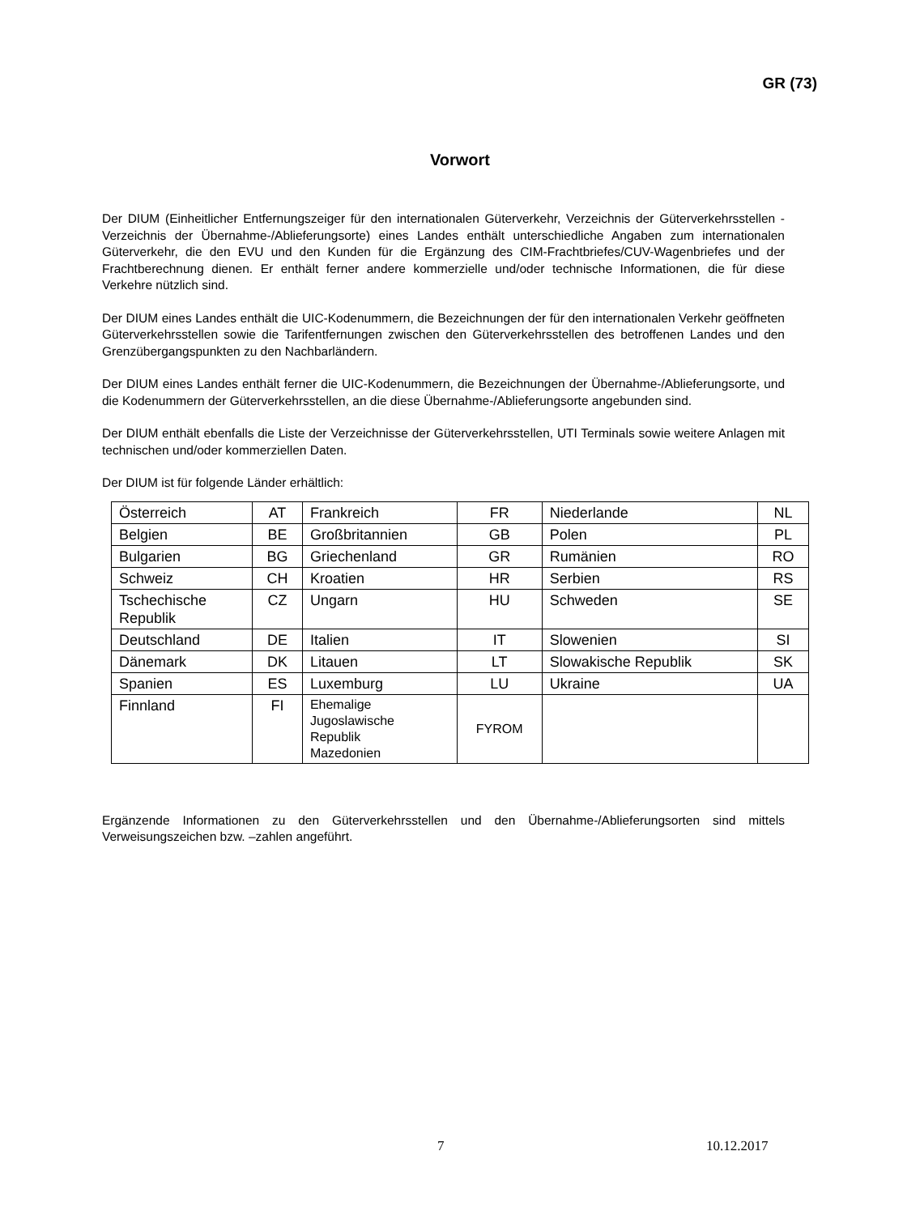GR (73)
Vorwort
Der DIUM (Einheitlicher Entfernungszeiger für den internationalen Güterverkehr, Verzeichnis der Güterverkehrsstellen - Verzeichnis der Übernahme-/Ablieferungsorte) eines Landes enthält unterschiedliche Angaben zum internationalen Güterverkehr, die den EVU und den Kunden für die Ergänzung des CIM-Frachtbriefes/CUV-Wagenbriefes und der Frachtberechnung dienen. Er enthält ferner andere kommerzielle und/oder technische Informationen, die für diese Verkehre nützlich sind.
Der DIUM eines Landes enthält die UIC-Kodenummern, die Bezeichnungen der für den internationalen Verkehr geöffneten Güterverkehrsstellen sowie die Tarifentfernungen zwischen den Güterverkehrsstellen des betroffenen Landes und den Grenzübergangspunkten zu den Nachbarländern.
Der DIUM eines Landes enthält ferner die UIC-Kodenummern, die Bezeichnungen der Übernahme-/Ablieferungsorte, und die Kodenummern der Güterverkehrsstellen, an die diese Übernahme-/Ablieferungsorte angebunden sind.
Der DIUM enthält ebenfalls die Liste der Verzeichnisse der Güterverkehrsstellen, UTI Terminals sowie weitere Anlagen mit technischen und/oder kommerziellen Daten.
Der DIUM ist für folgende Länder erhältlich:
| Österreich | AT | Frankreich | FR | Niederlande | NL |
| Belgien | BE | Großbritannien | GB | Polen | PL |
| Bulgarien | BG | Griechenland | GR | Rumänien | RO |
| Schweiz | CH | Kroatien | HR | Serbien | RS |
| Tschechische Republik | CZ | Ungarn | HU | Schweden | SE |
| Deutschland | DE | Italien | IT | Slowenien | SI |
| Dänemark | DK | Litauen | LT | Slowakische Republik | SK |
| Spanien | ES | Luxemburg | LU | Ukraine | UA |
| Finnland | FI | Ehemalige Jugoslawische Republik Mazedonien | FYROM | | |
Ergänzende Informationen zu den Güterverkehrsstellen und den Übernahme-/Ablieferungsorten sind mittels Verweisungszeichen bzw. –zahlen angeführt.
7 10.12.2017